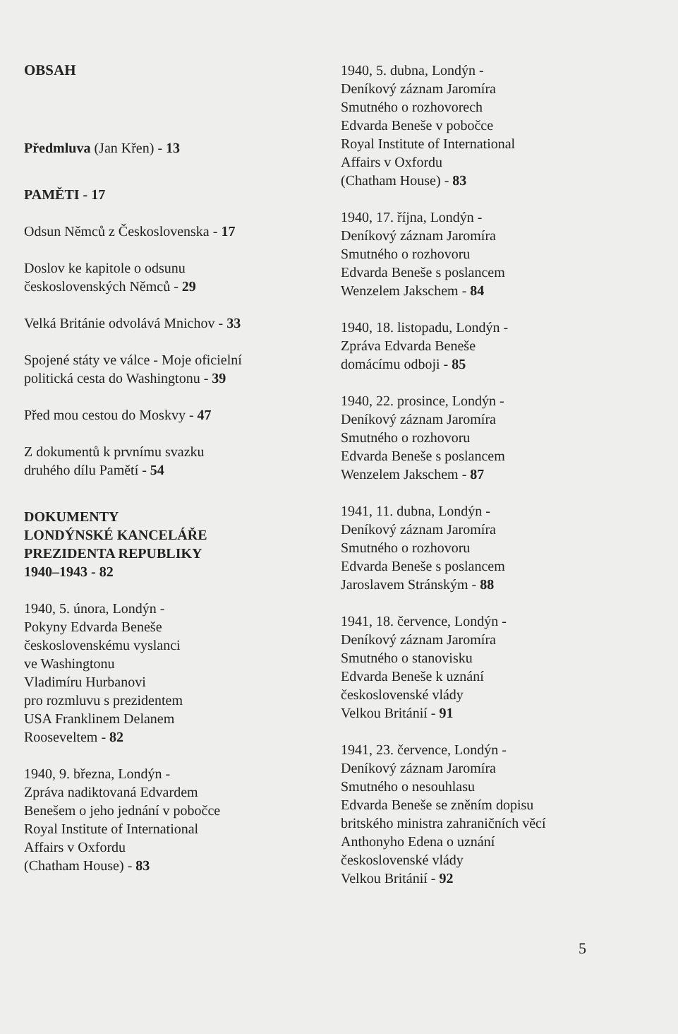OBSAH
Předmluva (Jan Křen) - 13
PAMĚTI - 17
Odsun Němců z Československa - 17
Doslov ke kapitole o odsunu
československých Němců - 29
Velká Británie odvolává Mnichov - 33
Spojené státy ve válce - Moje oficielní
politická cesta do Washingtonu - 39
Před mou cestou do Moskvy - 47
Z dokumentů k prvnímu svazku
druhého dílu Pamětí - 54
DOKUMENTY
LONDÝNSKÉ KANCELÁŘE
PREZIDENTA REPUBLIKY
1940–1943 - 82
1940, 5. února, Londýn -
Pokyny Edvarda Beneše
československému vyslanci
ve Washingtonu
Vladimíru Hurbanovi
pro rozmluvu s prezidentem
USA Franklinem Delanem
Rooseveltem - 82
1940, 9. března, Londýn -
Zpráva nadiktovaná Edvardem
Benešem o jeho jednání v pobočce
Royal Institute of International
Affairs v Oxfordu
(Chatham House) - 83
1940, 5. dubna, Londýn -
Deníkový záznam Jaromíra
Smutného o rozhovorech
Edvarda Beneše v pobočce
Royal Institute of International
Affairs v Oxfordu
(Chatham House) - 83
1940, 17. října, Londýn -
Deníkový záznam Jaromíra
Smutného o rozhovoru
Edvarda Beneše s poslancem
Wenzelem Jakschem - 84
1940, 18. listopadu, Londýn -
Zpráva Edvarda Beneše
domácímu odboji - 85
1940, 22. prosince, Londýn -
Deníkový záznam Jaromíra
Smutného o rozhovoru
Edvarda Beneše s poslancem
Wenzelem Jakschem - 87
1941, 11. dubna, Londýn -
Deníkový záznam Jaromíra
Smutného o rozhovoru
Edvarda Beneše s poslancem
Jaroslavem Stránským - 88
1941, 18. července, Londýn -
Deníkový záznam Jaromíra
Smutného o stanovisku
Edvarda Beneše k uznání
československé vlády
Velkou Británií - 91
1941, 23. července, Londýn -
Deníkový záznam Jaromíra
Smutného o nesouhlasu
Edvarda Beneše se zněním dopisu
britského ministra zahraničních věcí
Anthonyho Edena o uznání
československé vlády
Velkou Británií - 92
5